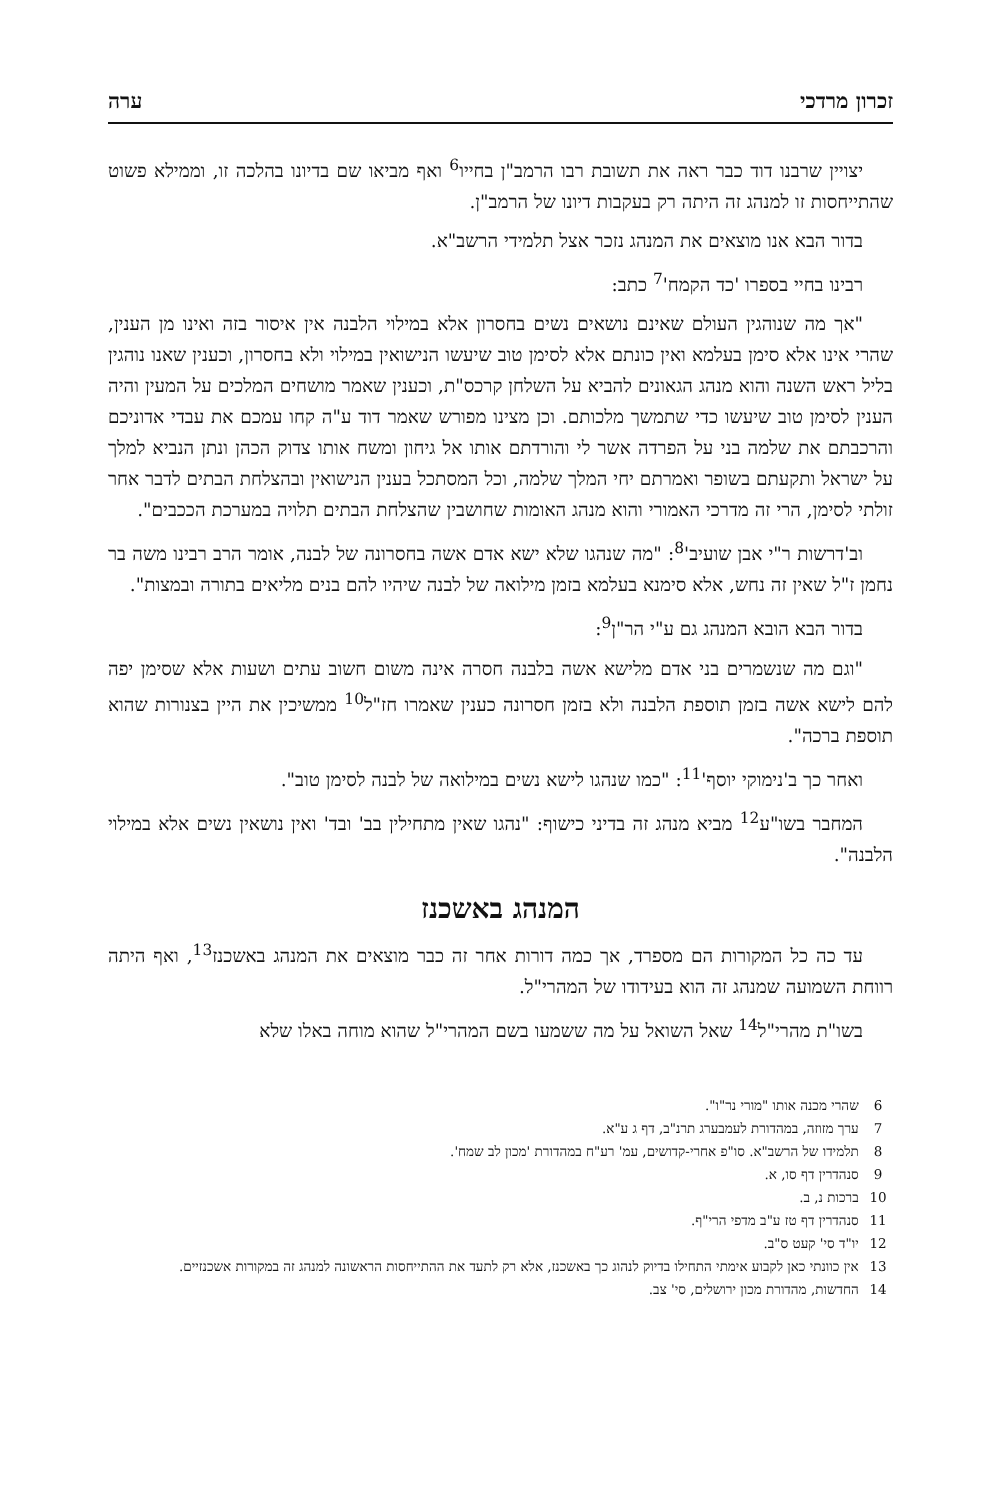זכרון מרדכי ערה
יצויין שרבנו דוד כבר ראה את תשובת רבו הרמב"ן בחייו<sup>6</sup> ואף מביאו שם בדיונו בהלכה זו, וממילא פשוט שהתייחסות זו למנהג זה היתה רק בעקבות דיונו של הרמב"ן.
בדור הבא אנו מוצאים את המנהג נזכר אצל תלמידי הרשב"א.
רבינו בחיי בספרו 'כד הקמח'<sup>7</sup> כתב:
"אך מה שנוהגין העולם שאינם נושאים נשים בחסרון אלא במילוי הלבנה אין איסור בזה ואינו מן הענין, שהרי אינו אלא סימן בעלמא ואין כונתם אלא לסימן טוב שיעשו הנישואין במילוי ולא בחסרון, וכענין שאנו נוהגין בליל ראש השנה והוא מנהג הגאונים להביא על השלחן קרכס"ת, וכענין שאמר מושחים המלכים על המעין והיה הענין לסימן טוב שיעשו כדי שתמשך מלכותם. וכן מצינו מפורש שאמר דוד ע"ה קחו עמכם את עבדי אדוניכם והרכבתם את שלמה בני על הפרדה אשר לי והורדתם אותו אל גיחון ומשח אותו צדוק הכהן ונתן הנביא למלך על ישראל ותקעתם בשופר ואמרתם יחי המלך שלמה, וכל המסתכל בענין הנישואין ובהצלחת הבתים לדבר אחר זולתי לסימן, הרי זה מדרכי האמורי והוא מנהג האומות שחושבין שהצלחת הבתים תלויה במערכת הככבים".
וב'דרשות ר"י אבן שועיב'<sup>8</sup>: "מה שנהגו שלא ישא אדם אשה בחסרונה של לבנה, אומר הרב רבינו משה בר נחמן ז"ל שאין זה נחש, אלא סימנא בעלמא בזמן מילואה של לבנה שיהיו להם בנים מליאים בתורה ובמצות".
בדור הבא הובא המנהג גם ע"י הר"ן<sup>9</sup>:
"וגם מה שנשמרים בני אדם מלישא אשה בלבנה חסרה אינה משום חשוב עתים ושעות אלא שסימן יפה להם לישא אשה בזמן תוספת הלבנה ולא בזמן חסרונה כענין שאמרו חז"ל<sup>10</sup> ממשיכין את היין בצנורות שהוא תוספת ברכה".
ואחר כך ב'נימוקי יוסף'<sup>11</sup>: "כמו שנהגו לישא נשים במילואה של לבנה לסימן טוב".
המחבר בשו"ע<sup>12</sup> מביא מנהג זה בדיני כישוף: "נהגו שאין מתחילין בב' ובד' ואין נושאין נשים אלא במילוי הלבנה".
המנהג באשכנז
עד כה כל המקורות הם מספרד, אך כמה דורות אחר זה כבר מוצאים את המנהג באשכנז<sup>13</sup>, ואף היתה רווחת השמועה שמנהג זה הוא בעידודו של המהרי"ל.
בשו"ת מהרי"ל<sup>14</sup> שאל השואל על מה ששמעו בשם המהרי"ל שהוא מוחה באלו שלא
6 שהרי מכנה אותו "מורי נר"ו".
7 ערך מזוזה, במהדורת לעמבערג תרנ"ב, דף ג ע"א.
8 תלמידו של הרשב"א. סו"פ אחרי-קדושים, עמ' רע"ח במהדורת 'מכון לב שמח'.
9 סנהדרין דף סו, א.
10 ברכות נ, ב.
11 סנהדרין דף טז ע"ב מדפי הרי"ף.
12 יו"ד סי' קעט ס"ב.
13 אין כוונתי כאן לקבוע אימתי התחילו בדיוק לנהוג כך באשכנז, אלא רק לתעד את ההתייחסות הראשונה למנהג זה במקורות אשכנזיים.
14 החדשות, מהדורת מכון ירושלים, סי' צב.